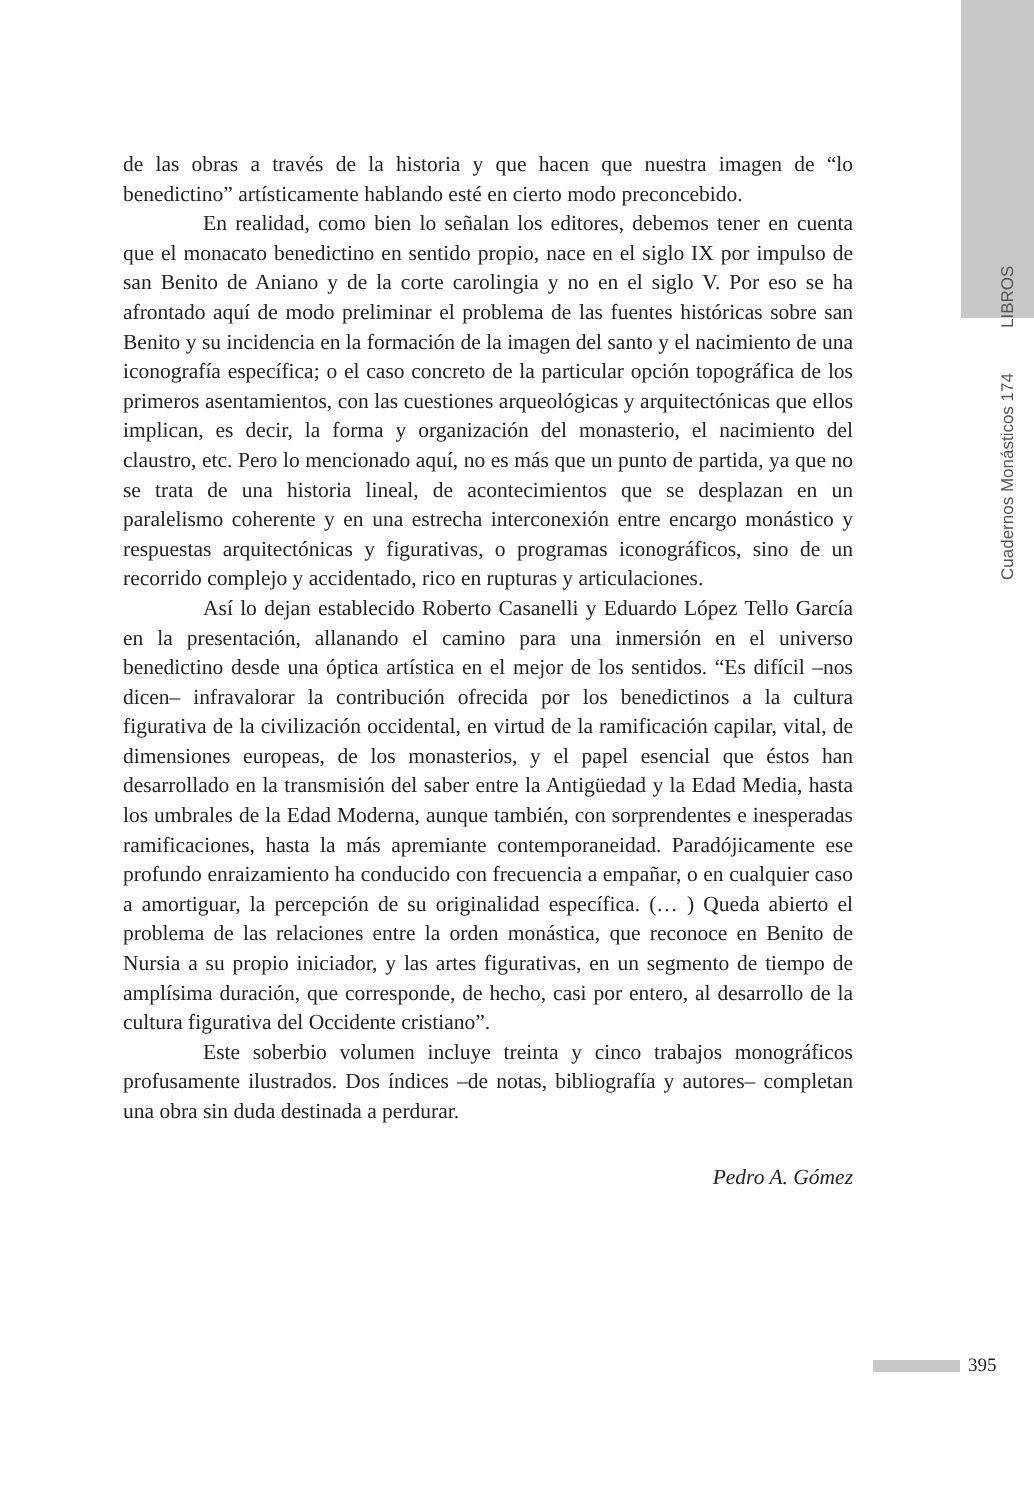Cuadernos Monásticos 174 LIBROS
de las obras a través de la historia y que hacen que nuestra imagen de “lo benedictino” artísticamente hablando esté en cierto modo preconcebido.
En realidad, como bien lo señalan los editores, debemos tener en cuenta que el monacato benedictino en sentido propio, nace en el siglo IX por impulso de san Benito de Aniano y de la corte carolingia y no en el siglo V. Por eso se ha afrontado aquí de modo preliminar el problema de las fuentes históricas sobre san Benito y su incidencia en la formación de la imagen del santo y el nacimiento de una iconografía específica; o el caso concreto de la particular opción topográfica de los primeros asentamientos, con las cuestiones arqueológicas y arquitectónicas que ellos implican, es decir, la forma y organización del monasterio, el nacimiento del claustro, etc. Pero lo mencionado aquí, no es más que un punto de partida, ya que no se trata de una historia lineal, de acontecimientos que se desplazan en un paralelismo coherente y en una estrecha interconexión entre encargo monástico y respuestas arquitectónicas y figurativas, o programas iconográficos, sino de un recorrido complejo y accidentado, rico en rupturas y articulaciones.
Así lo dejan establecido Roberto Casanelli y Eduardo López Tello García en la presentación, allanando el camino para una inmersión en el universo benedictino desde una óptica artística en el mejor de los sentidos. “Es difícil –nos dicen– infravalorar la contribución ofrecida por los benedictinos a la cultura figurativa de la civilización occidental, en virtud de la ramificación capilar, vital, de dimensiones europeas, de los monasterios, y el papel esencial que éstos han desarrollado en la transmisión del saber entre la Antigüedad y la Edad Media, hasta los umbrales de la Edad Moderna, aunque también, con sorprendentes e inesperadas ramificaciones, hasta la más apremiante contemporaneidad. Paradójicamente ese profundo enraizamiento ha conducido con frecuencia a empañar, o en cualquier caso a amortiguar, la percepción de su originalidad específica. (… ) Queda abierto el problema de las relaciones entre la orden monástica, que reconoce en Benito de Nursia a su propio iniciador, y las artes figurativas, en un segmento de tiempo de amplísima duración, que corresponde, de hecho, casi por entero, al desarrollo de la cultura figurativa del Occidente cristiano”.
Este soberbio volumen incluye treinta y cinco trabajos monográficos profusamente ilustrados. Dos índices –de notas, bibliografía y autores– completan una obra sin duda destinada a perdurar.
Pedro A. Gómez
395